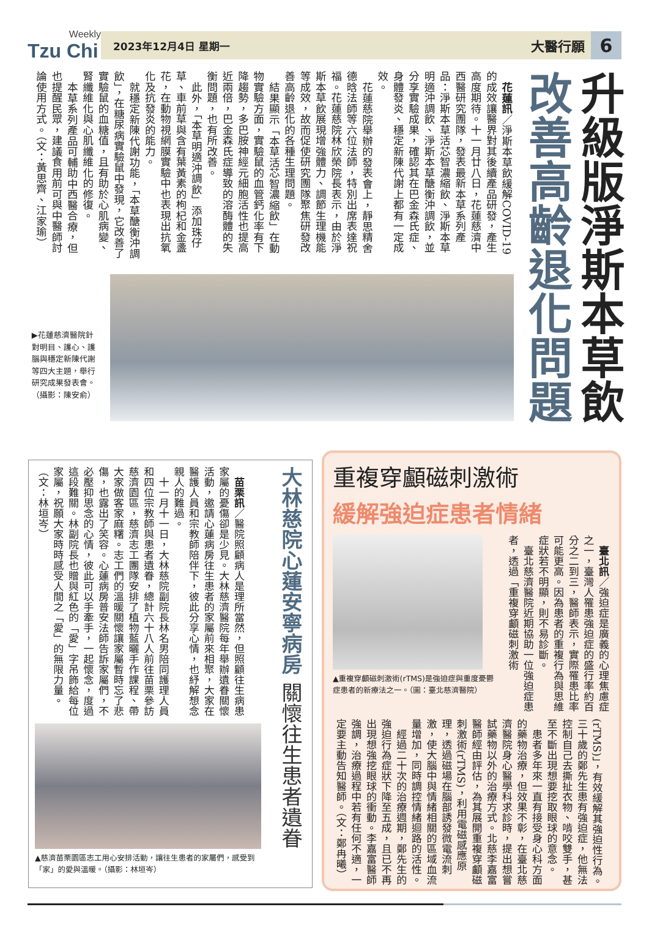Weekly
Tzu Chi
2023年12月4日 星期一 大醫行願
6
升級版淨斯本草飲
改善高齡退化問題
花蓮訊／淨斯本草飲緩解COVID-19的成效讓醫界對其後續產品研發，產生高度期待。十一月廿八日，花蓮慈濟中西醫研究團隊，發表最新本草系列產品：淨斯本草活芯智濃縮飲、淨斯本草明適沖調飲、淨斯本草醣衡沖調飲，並分享實驗成果，確認其在巴金森氏症、身體發炎、穩定新陳代謝上都有一定成效。
花蓮慈院舉辦的發表會上，靜思精舍德晗法師等六位法師，特別出席表達祝福。花蓮慈院林欣榮院長表示，由於淨斯本草飲展現增強體力、調節生理機能等成效，故而促使研究團隊聚焦研發改善高齡退化的各種生理問題。
結果顯示「本草活芯智濃縮飲」在動物實驗方面，實驗鼠的血管鈣化率有下降趨勢，多巴胺神經元細胞活性也提高近兩倍，巴金森氏症導致的溶酶體的失衡問題，也有所改善。
此外，「本草明適沖調飲」添加珠仔草、車前草與含有葉黃素的枸杞和金盞花，在動物視網膜實驗中也表現出抗氧化及抗發炎的能力。
就穩定新陳代謝功能，「本草醣衡沖調飲」，在糖尿病實驗鼠中發現，它改善了實驗鼠的血糖值，且有助於心肌病變、腎纖維化與心肌纖維化的修復。
本草系列產品可輔助中西醫合療，但也提醒民眾，建議食用前可與中醫師討論使用方式。（文：黃思齊、江家瑜）
▶花蓮慈濟醫院針對明目、護心、護腦與穩定新陳代謝等四大主題，舉行研究成果發表會。（攝影：陳安俞）
重複穿顱磁刺激術
緩解強迫症患者情緒
臺北訊／強迫症是廣義的心理焦慮症之一，臺灣人罹患強迫症的盛行率約百分之二到三，醫師表示，實際罹患比率可能更高。因為患者的重複行為與思維症狀若不明顯，則不易診斷。
臺北慈濟醫院近期協助一位強迫症患者，透過「重複穿顱磁刺激術
▲重複穿顱磁刺激術(rTMS)是強迫症與重度憂鬱症患者的新療法之一。（圖：臺北慈濟醫院）
(rTMS)」，有效緩解其強迫性行為。三十歲的鄭先生患有強迫症，他無法控制自己去撕扯衣物、啃咬雙手，甚至不斷出現想要挖取眼球的意念。
患者多年來一直有接受身心科方面的藥物治療，但效果不彰，在臺北慈濟醫院身心醫學科求診時，提出想嘗試藥物以外的治療方式。北慈李嘉富醫師經由評估，為其展開重複穿顱磁刺激術(rTMS)，利用電磁感應原理，透過磁場在腦部誘發微電流刺激，使大腦中與情緒相關的區域血流量增加，同時調控情緒迴路的活性。
經過二十次的治療週期，鄭先生的強迫行為症狀下降至五成，且已不再出現想強挖眼球的衝動。李嘉富醫師強調，治療過程中若有任何不適，一定要主動告知醫師。（文：鄭冉曦）
大林慈院心蓮安寧病房 關懷往生患者遺眷
苗栗訊／醫院照顧病人是理所當然，但照顧往生病患家屬的憂傷卻是少見。大林慈濟醫院每年舉辦遺眷關懷活動，邀請心蓮病房往生患者的家屬前來相聚，大家在醫護人員和宗教師陪伴下，彼此分享心情，也紓解想念親人的難過。
十一月十一日，大林慈院副院長林名男陪同護理人員和四位宗教師與患者遺眷，總計六十八人前往苗栗參訪慈濟園區，慈濟志工團隊安排了植物藍曬手作課程、帶大家做客家麻糬。志工們的溫暖關懷讓家屬暫時忘了悲傷，也露出了笑容。心蓮病房普安法師告訴家屬們，不必壓抑思念的心情，彼此可以手牽手，一起懷念，度過這段難關。林副院長也贈與紅色的「愛」字吊飾給每位家屬，祝願大家時時感受人間之「愛」的無限力量。（文：林垣岑）
▲慈濟苗栗園區志工用心安排活動，讓往生患者的家屬們，感受到「家」的愛與溫暖。（攝影：林垣岑）